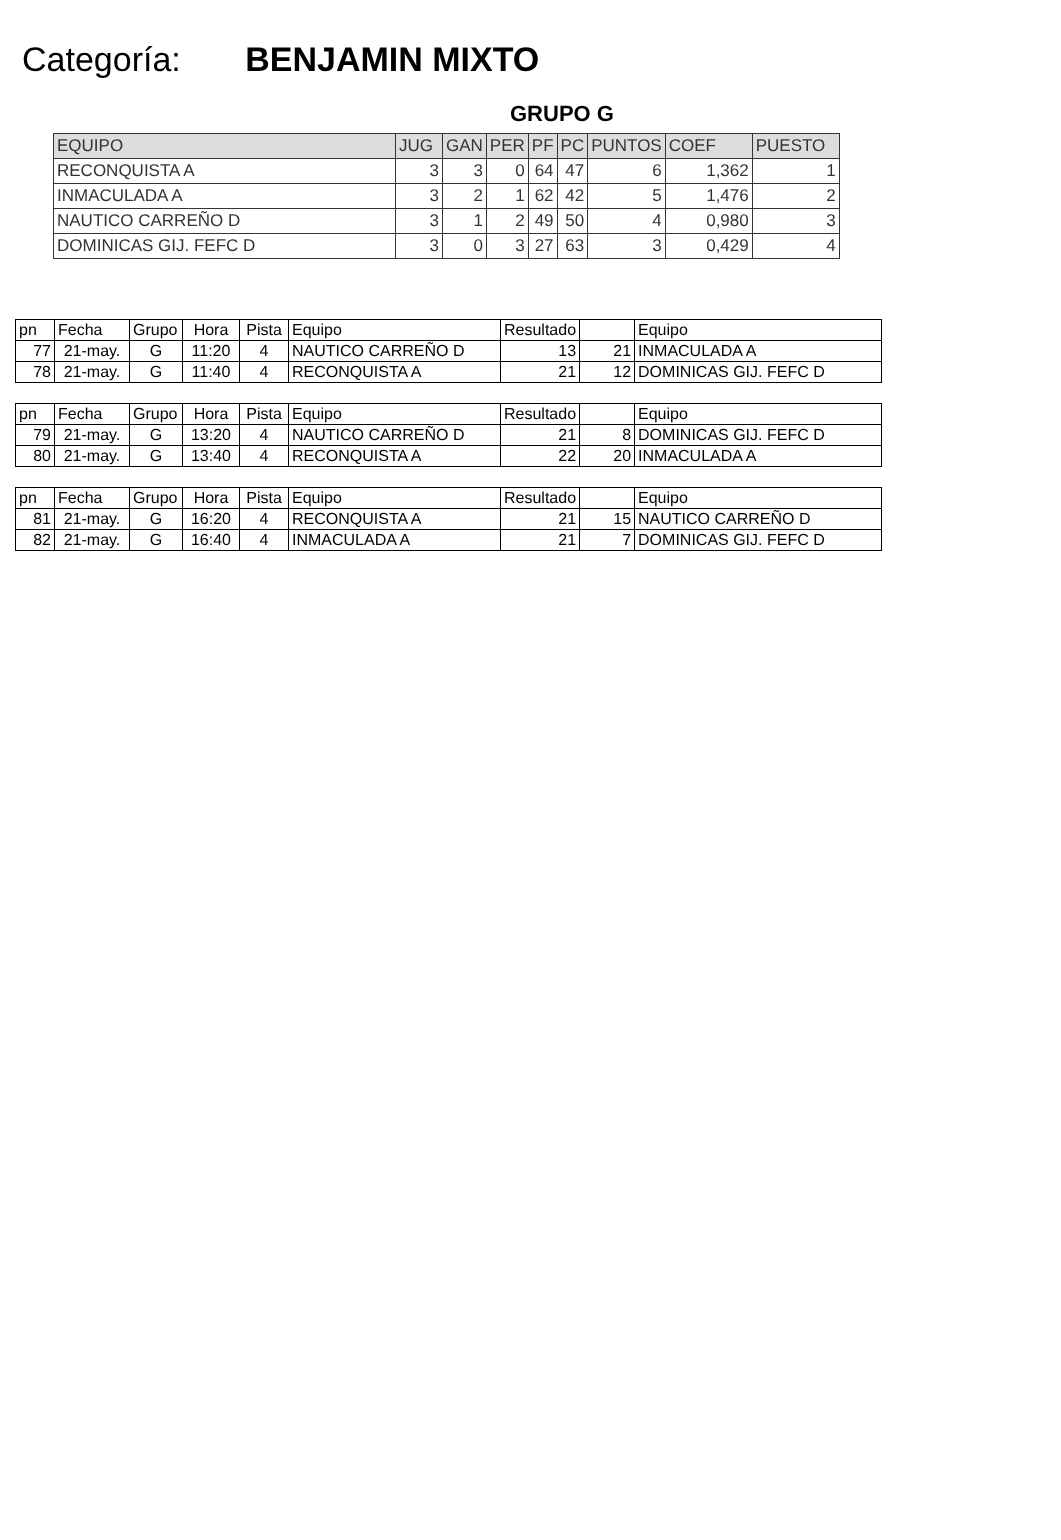Categoría: BENJAMIN MIXTO
GRUPO G
| EQUIPO | JUG | GAN | PER | PF | PC | PUNTOS | COEF | PUESTO |
| --- | --- | --- | --- | --- | --- | --- | --- | --- |
| RECONQUISTA A | 3 | 3 | 0 | 64 | 47 | 6 | 1,362 | 1 |
| INMACULADA A | 3 | 2 | 1 | 62 | 42 | 5 | 1,476 | 2 |
| NAUTICO CARREÑO D | 3 | 1 | 2 | 49 | 50 | 4 | 0,980 | 3 |
| DOMINICAS GIJ. FEFC D | 3 | 0 | 3 | 27 | 63 | 3 | 0,429 | 4 |
| pn | Fecha | Grupo | Hora | Pista | Equipo | Resultado | | Equipo |
| 77 | 21-may. | G | 11:20 | 4 | NAUTICO CARREÑO D | 13 | 21 | INMACULADA A |
| 78 | 21-may. | G | 11:40 | 4 | RECONQUISTA A | 21 | 12 | DOMINICAS GIJ. FEFC D |
| pn | Fecha | Grupo | Hora | Pista | Equipo | Resultado | | Equipo |
| 79 | 21-may. | G | 13:20 | 4 | NAUTICO CARREÑO D | 21 | 8 | DOMINICAS GIJ. FEFC D |
| 80 | 21-may. | G | 13:40 | 4 | RECONQUISTA A | 22 | 20 | INMACULADA A |
| pn | Fecha | Grupo | Hora | Pista | Equipo | Resultado | | Equipo |
| 81 | 21-may. | G | 16:20 | 4 | RECONQUISTA A | 21 | 15 | NAUTICO CARREÑO D |
| 82 | 21-may. | G | 16:40 | 4 | INMACULADA A | 21 | 7 | DOMINICAS GIJ. FEFC D |